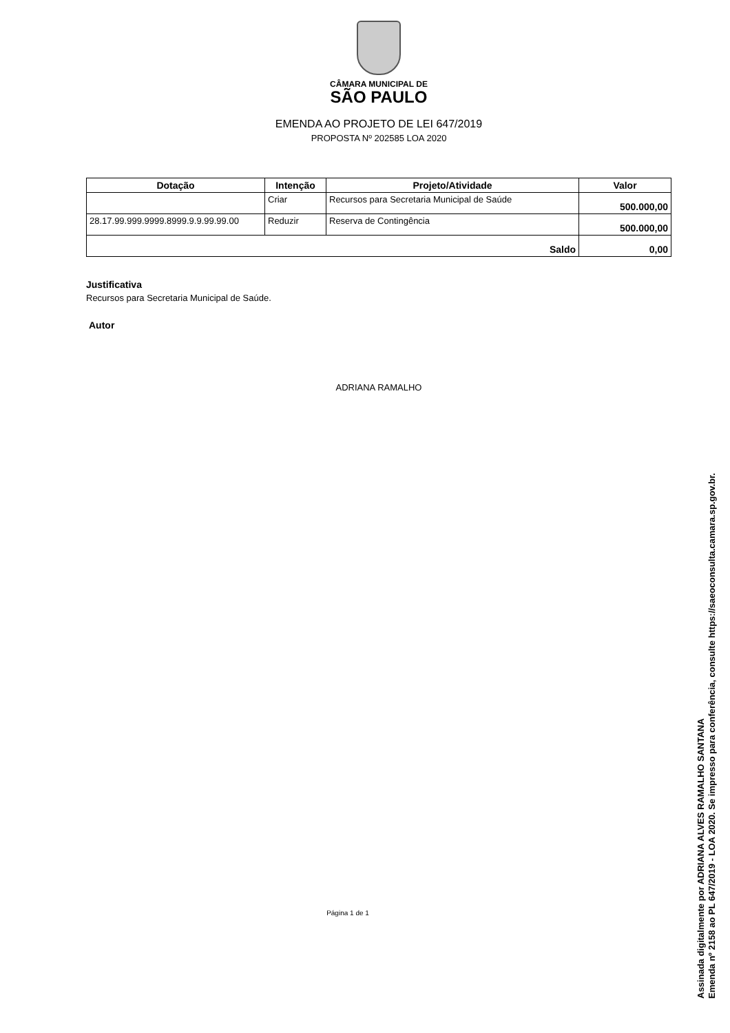CÂMARA MUNICIPAL DE
SÃO PAULO
EMENDA AO PROJETO DE LEI 647/2019
PROPOSTA Nº 202585 LOA 2020
| Dotação | Intenção | Projeto/Atividade | Valor |
| --- | --- | --- | --- |
| | Criar | Recursos para Secretaria Municipal de Saúde | 500.000,00 |
| 28.17.99.999.9999.8999.9.9.99.99.00 | Reduzir | Reserva de Contingência | 500.000,00 |
| Saldo | | | 0,00 |
Justificativa
Recursos para Secretaria Municipal de Saúde.
Autor
ADRIANA RAMALHO
Página 1 de 1
Assinada digitalmente por ADRIANA ALVES RAMALHO SANTANA
Emenda nº 2158 ao PL 647/2019 - LOA 2020. Se impresso para conferência, consulte https://saeoconsulta.camara.sp.gov.br.